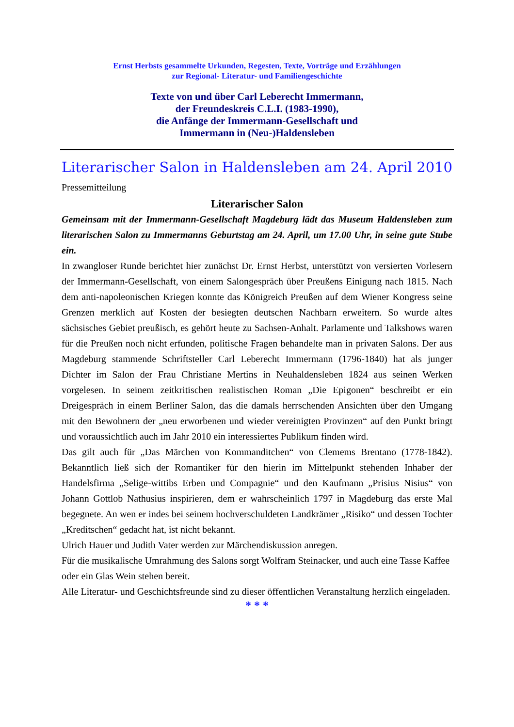Ernst Herbsts gesammelte Urkunden, Regesten, Texte, Vorträge und Erzählungen
zur Regional- Literatur- und Familiengeschichte
Texte von und über Carl Leberecht Immermann,
der Freundeskreis C.L.I. (1983-1990),
die Anfänge der Immermann-Gesellschaft und
Immermann in (Neu-)Haldensleben
Literarischer Salon in Haldensleben am 24. April 2010
Pressemitteilung
Literarischer Salon
Gemeinsam mit der Immermann-Gesellschaft Magdeburg lädt das Museum Haldensleben zum literarischen Salon zu Immermanns Geburtstag am 24. April, um 17.00 Uhr, in seine gute Stube ein.
In zwangloser Runde berichtet hier zunächst Dr. Ernst Herbst, unterstützt von versierten Vorlesern der Immermann-Gesellschaft, von einem Salongespräch über Preußens Einigung nach 1815. Nach dem anti-napoleonischen Kriegen konnte das Königreich Preußen auf dem Wiener Kongress seine Grenzen merklich auf Kosten der besiegten deutschen Nachbarn erweitern. So wurde altes sächsisches Gebiet preußisch, es gehört heute zu Sachsen-Anhalt. Parlamente und Talkshows waren für die Preußen noch nicht erfunden, politische Fragen behandelte man in privaten Salons. Der aus Magdeburg stammende Schriftsteller Carl Leberecht Immermann (1796-1840) hat als junger Dichter im Salon der Frau Christiane Mertins in Neuhaldensleben 1824 aus seinen Werken vorgelesen. In seinem zeitkritischen realistischen Roman „Die Epigonen“ beschreibt er ein Dreigespräch in einem Berliner Salon, das die damals herrschenden Ansichten über den Umgang mit den Bewohnern der „neu erworbenen und wieder vereinigten Provinzen“ auf den Punkt bringt und voraussichtlich auch im Jahr 2010 ein interessiertes Publikum finden wird.
Das gilt auch für „Das Märchen von Kommanditchen“ von Clemems Brentano (1778-1842). Bekanntlich ließ sich der Romantiker für den hierin im Mittelpunkt stehenden Inhaber der Handelsfirma „Selige-wittibs Erben und Compagnie“ und den Kaufmann „Prisius Nisius“ von Johann Gottlob Nathusius inspirieren, dem er wahrscheinlich 1797 in Magdeburg das erste Mal begegnete. An wen er indes bei seinem hochverschuldeten Landkrämer „Risiko“ und dessen Tochter „Kreditschen“ gedacht hat, ist nicht bekannt.
Ulrich Hauer und Judith Vater werden zur Märchendiskussion anregen.
Für die musikalische Umrahmung des Salons sorgt Wolfram Steinacker, und auch eine Tasse Kaffee oder ein Glas Wein stehen bereit.
Alle Literatur- und Geschichtsfreunde sind zu dieser öffentlichen Veranstaltung herzlich eingeladen.
* * *